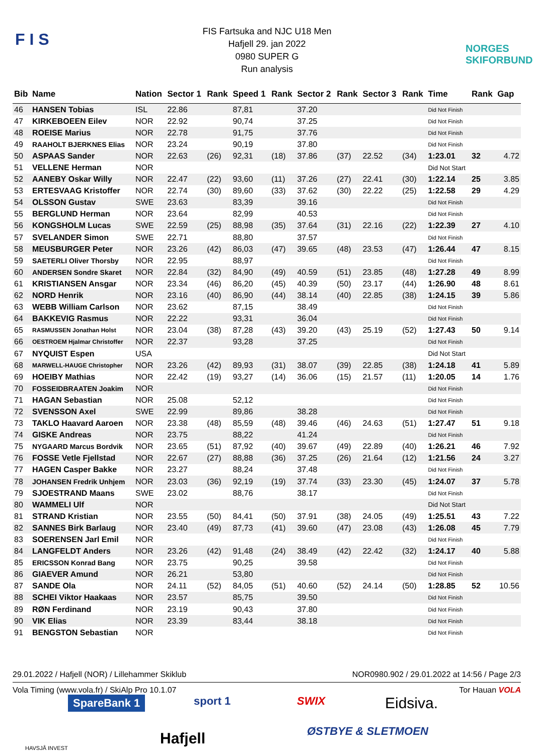F I S
FIS Fartsuka and NJC U18 Men
Hafjell 29. jan 2022
0980 SUPER G
Run analysis
NORGES
SKIFORBUND
| Bib | Name | Nation | Sector 1 | Rank | Speed 1 | Rank | Sector 2 | Rank | Sector 3 | Rank | Time | Rank | Gap |
| --- | --- | --- | --- | --- | --- | --- | --- | --- | --- | --- | --- | --- | --- |
| 46 | HANSEN Tobias | ISL | 22.86 | | 87,81 | | 37.20 | | | | Did Not Finish | | |
| 47 | KIRKEBOEEN Eilev | NOR | 22.92 | | 90,74 | | 37.25 | | | | Did Not Finish | | |
| 48 | ROEISE Marius | NOR | 22.78 | | 91,75 | | 37.76 | | | | Did Not Finish | | |
| 49 | RAAHOLT BJERKNES Elias | NOR | 23.24 | | 90,19 | | 37.80 | | | | Did Not Finish | | |
| 50 | ASPAAS Sander | NOR | 22.63 | (26) | 92,31 | (18) | 37.86 | (37) | 22.52 | (34) | 1:23.01 | 32 | 4.72 |
| 51 | VELLENE Herman | NOR | | | | | | | | | Did Not Start | | |
| 52 | AANEBY Oskar Willy | NOR | 22.47 | (22) | 93,60 | (11) | 37.26 | (27) | 22.41 | (30) | 1:22.14 | 25 | 3.85 |
| 53 | ERTESVAAG Kristoffer | NOR | 22.74 | (30) | 89,60 | (33) | 37.62 | (30) | 22.22 | (25) | 1:22.58 | 29 | 4.29 |
| 54 | OLSSON Gustav | SWE | 23.63 | | 83,39 | | 39.16 | | | | Did Not Finish | | |
| 55 | BERGLUND Herman | NOR | 23.64 | | 82,99 | | 40.53 | | | | Did Not Finish | | |
| 56 | KONGSHOLM Lucas | SWE | 22.59 | (25) | 88,98 | (35) | 37.64 | (31) | 22.16 | (22) | 1:22.39 | 27 | 4.10 |
| 57 | SVELANDER Simon | SWE | 22.71 | | 88,80 | | 37.57 | | | | Did Not Finish | | |
| 58 | MEUSBURGER Peter | NOR | 23.26 | (42) | 86,03 | (47) | 39.65 | (48) | 23.53 | (47) | 1:26.44 | 47 | 8.15 |
| 59 | SAETERLI Oliver Thorsby | NOR | 22.95 | | 88,97 | | | | | | Did Not Finish | | |
| 60 | ANDERSEN Sondre Skaret | NOR | 22.84 | (32) | 84,90 | (49) | 40.59 | (51) | 23.85 | (48) | 1:27.28 | 49 | 8.99 |
| 61 | KRISTIANSEN Ansgar | NOR | 23.34 | (46) | 86,20 | (45) | 40.39 | (50) | 23.17 | (44) | 1:26.90 | 48 | 8.61 |
| 62 | NORD Henrik | NOR | 23.16 | (40) | 86,90 | (44) | 38.14 | (40) | 22.85 | (38) | 1:24.15 | 39 | 5.86 |
| 63 | WEBB William Carlson | NOR | 23.62 | | 87,15 | | 38.49 | | | | Did Not Finish | | |
| 64 | BAKKEVIG Rasmus | NOR | 22.22 | | 93,31 | | 36.04 | | | | Did Not Finish | | |
| 65 | RASMUSSEN Jonathan Holst | NOR | 23.04 | (38) | 87,28 | (43) | 39.20 | (43) | 25.19 | (52) | 1:27.43 | 50 | 9.14 |
| 66 | OESTROEM Hjalmar Christoffer | NOR | 22.37 | | 93,28 | | 37.25 | | | | Did Not Finish | | |
| 67 | NYQUIST Espen | USA | | | | | | | | | Did Not Start | | |
| 68 | MARWELL-HAUGE Christopher | NOR | 23.26 | (42) | 89,93 | (31) | 38.07 | (39) | 22.85 | (38) | 1:24.18 | 41 | 5.89 |
| 69 | HOEIBY Mathias | NOR | 22.42 | (19) | 93,27 | (14) | 36.06 | (15) | 21.57 | (11) | 1:20.05 | 14 | 1.76 |
| 70 | FOSSEIDBRAATEN Joakim | NOR | | | | | | | | | Did Not Finish | | |
| 71 | HAGAN Sebastian | NOR | 25.08 | | 52,12 | | | | | | Did Not Finish | | |
| 72 | SVENSSON Axel | SWE | 22.99 | | 89,86 | | 38.28 | | | | Did Not Finish | | |
| 73 | TAKLO Haavard Aaroen | NOR | 23.38 | (48) | 85,59 | (48) | 39.46 | (46) | 24.63 | (51) | 1:27.47 | 51 | 9.18 |
| 74 | GISKE Andreas | NOR | 23.75 | | 88,22 | | 41.24 | | | | Did Not Finish | | |
| 75 | NYGAARD Marcus Bordvik | NOR | 23.65 | (51) | 87,92 | (40) | 39.67 | (49) | 22.89 | (40) | 1:26.21 | 46 | 7.92 |
| 76 | FOSSE Vetle Fjellstad | NOR | 22.67 | (27) | 88,88 | (36) | 37.25 | (26) | 21.64 | (12) | 1:21.56 | 24 | 3.27 |
| 77 | HAGEN Casper Bakke | NOR | 23.27 | | 88,24 | | 37.48 | | | | Did Not Finish | | |
| 78 | JOHANSEN Fredrik Unhjem | NOR | 23.03 | (36) | 92,19 | (19) | 37.74 | (33) | 23.30 | (45) | 1:24.07 | 37 | 5.78 |
| 79 | SJOESTRAND Maans | SWE | 23.02 | | 88,76 | | 38.17 | | | | Did Not Finish | | |
| 80 | WAMMELI Ulf | NOR | | | | | | | | | Did Not Start | | |
| 81 | STRAND Kristian | NOR | 23.55 | (50) | 84,41 | (50) | 37.91 | (38) | 24.05 | (49) | 1:25.51 | 43 | 7.22 |
| 82 | SANNES Birk Barlaug | NOR | 23.40 | (49) | 87,73 | (41) | 39.60 | (47) | 23.08 | (43) | 1:26.08 | 45 | 7.79 |
| 83 | SOERENSEN Jarl Emil | NOR | | | | | | | | | Did Not Finish | | |
| 84 | LANGFELDT Anders | NOR | 23.26 | (42) | 91,48 | (24) | 38.49 | (42) | 22.42 | (32) | 1:24.17 | 40 | 5.88 |
| 85 | ERICSSON Konrad Bang | NOR | 23.75 | | 90,25 | | 39.58 | | | | Did Not Finish | | |
| 86 | GIAEVER Amund | NOR | 26.21 | | 53,80 | | | | | | Did Not Finish | | |
| 87 | SANDE Ola | NOR | 24.11 | (52) | 84,05 | (51) | 40.60 | (52) | 24.14 | (50) | 1:28.85 | 52 | 10.56 |
| 88 | SCHEI Viktor Haakaas | NOR | 23.57 | | 85,75 | | 39.50 | | | | Did Not Finish | | |
| 89 | RØN Ferdinand | NOR | 23.19 | | 90,43 | | 37.80 | | | | Did Not Finish | | |
| 90 | VIK Elias | NOR | 23.39 | | 83,44 | | 38.18 | | | | Did Not Finish | | |
| 91 | BENGSTON Sebastian | NOR | | | | | | | | | Did Not Finish | | |
29.01.2022 / Hafjell (NOR) / Lillehammer Skiklub NOR0980.902 / 29.01.2022 at 14:56 / Page 2/3
Vola Timing (www.vola.fr) / SkiAlp Pro 10.1.07 Tor Hauan VOLA
SpareBank 1 sport 1 SWIX Eidsiva.
HAVSJÅ INVEST
Hafjell ØSTBYE & SLETMOEN